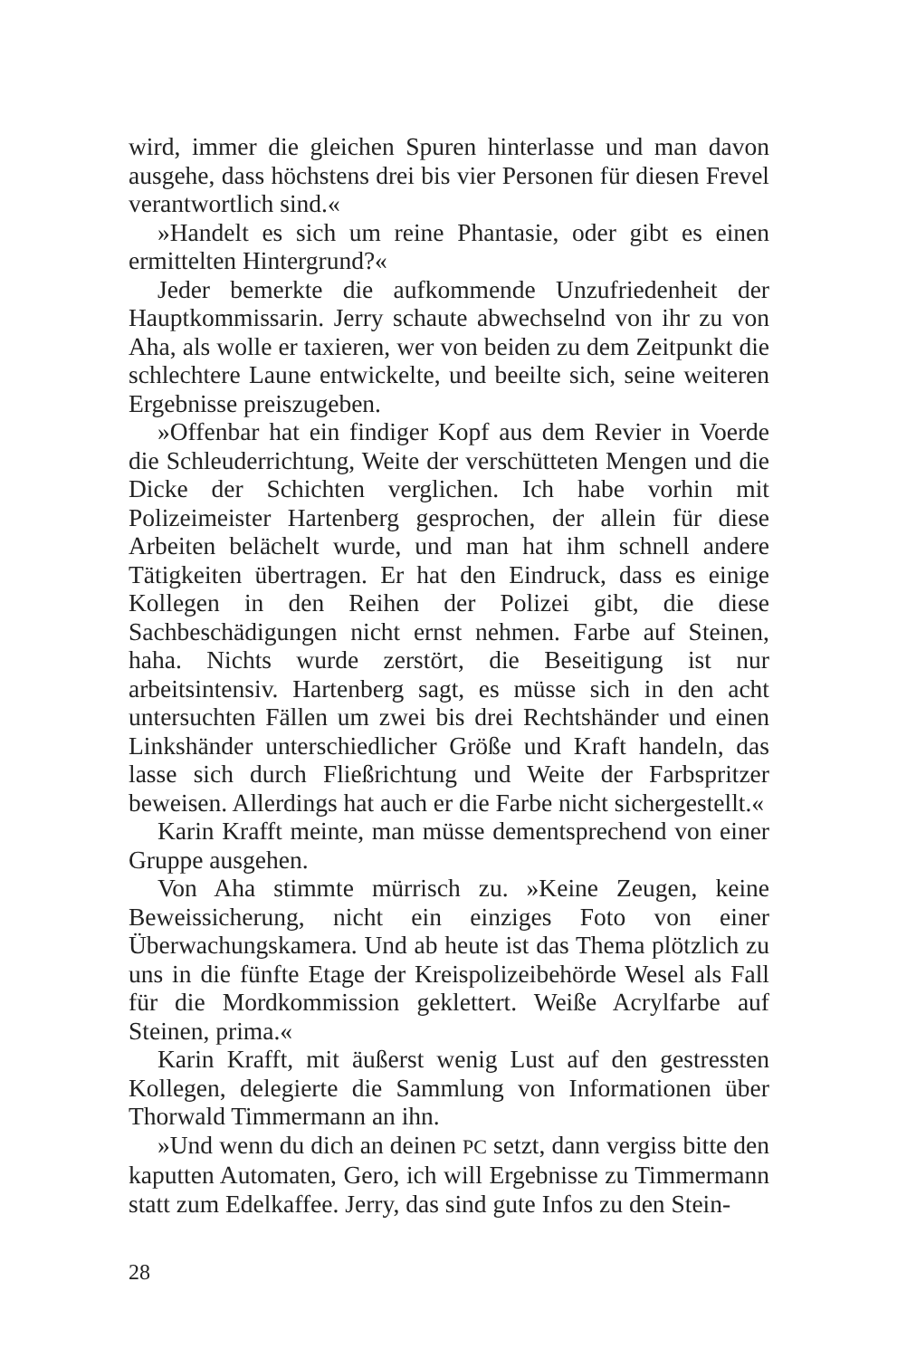wird, immer die gleichen Spuren hinterlasse und man davon ausgehe, dass höchstens drei bis vier Personen für diesen Frevel verantwortlich sind.«
»Handelt es sich um reine Phantasie, oder gibt es einen ermittelten Hintergrund?«
Jeder bemerkte die aufkommende Unzufriedenheit der Hauptkommissarin. Jerry schaute abwechselnd von ihr zu von Aha, als wolle er taxieren, wer von beiden zu dem Zeitpunkt die schlechtere Laune entwickelte, und beeilte sich, seine weiteren Ergebnisse preiszugeben.
»Offenbar hat ein findiger Kopf aus dem Revier in Voerde die Schleuderrichtung, Weite der verschütteten Mengen und die Dicke der Schichten verglichen. Ich habe vorhin mit Polizeimeister Hartenberg gesprochen, der allein für diese Arbeiten belächelt wurde, und man hat ihm schnell andere Tätigkeiten übertragen. Er hat den Eindruck, dass es einige Kollegen in den Reihen der Polizei gibt, die diese Sachbeschädigungen nicht ernst nehmen. Farbe auf Steinen, haha. Nichts wurde zerstört, die Beseitigung ist nur arbeitsintensiv. Hartenberg sagt, es müsse sich in den acht untersuchten Fällen um zwei bis drei Rechtshänder und einen Linkshänder unterschiedlicher Größe und Kraft handeln, das lasse sich durch Fließrichtung und Weite der Farbspritzer beweisen. Allerdings hat auch er die Farbe nicht sichergestellt.«
Karin Krafft meinte, man müsse dementsprechend von einer Gruppe ausgehen.
Von Aha stimmte mürrisch zu. »Keine Zeugen, keine Beweissicherung, nicht ein einziges Foto von einer Überwachungskamera. Und ab heute ist das Thema plötzlich zu uns in die fünfte Etage der Kreispolizeibehörde Wesel als Fall für die Mordkommission geklettert. Weiße Acrylfarbe auf Steinen, prima.«
Karin Krafft, mit äußerst wenig Lust auf den gestressten Kollegen, delegierte die Sammlung von Informationen über Thorwald Timmermann an ihn.
»Und wenn du dich an deinen PC setzt, dann vergiss bitte den kaputten Automaten, Gero, ich will Ergebnisse zu Timmermann statt zum Edelkaffee. Jerry, das sind gute Infos zu den Stein-
28